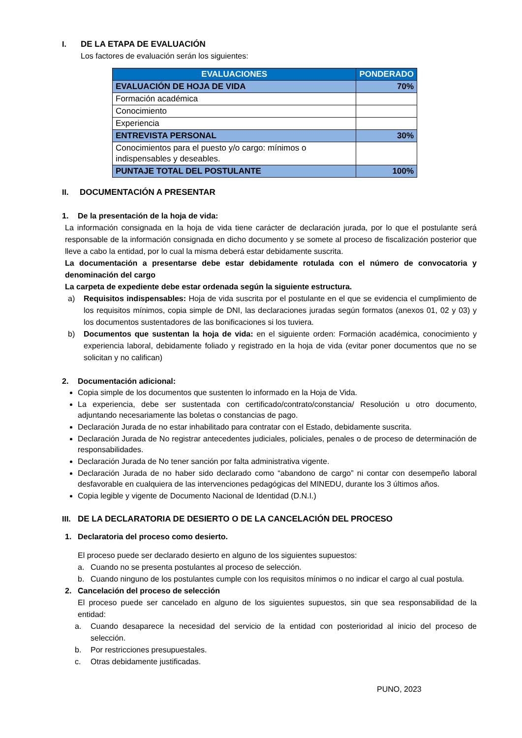I. DE LA ETAPA DE EVALUACIÓN
Los factores de evaluación serán los siguientes:
| EVALUACIONES | PONDERADO |
| --- | --- |
| EVALUACIÓN DE HOJA DE VIDA | 70% |
| Formación académica | |
| Conocimiento | |
| Experiencia | |
| ENTREVISTA PERSONAL | 30% |
| Conocimientos para el puesto y/o cargo: mínimos o indispensables y deseables. | |
| PUNTAJE TOTAL DEL POSTULANTE | 100% |
II. DOCUMENTACIÓN A PRESENTAR
1. De la presentación de la hoja de vida:
La información consignada en la hoja de vida tiene carácter de declaración jurada, por lo que el postulante será responsable de la información consignada en dicho documento y se somete al proceso de fiscalización posterior que lleve a cabo la entidad, por lo cual la misma deberá estar debidamente suscrita.
La documentación a presentarse debe estar debidamente rotulada con el número de convocatoria y denominación del cargo
La carpeta de expediente debe estar ordenada según la siguiente estructura.
a) Requisitos indispensables: Hoja de vida suscrita por el postulante en el que se evidencia el cumplimiento de los requisitos mínimos, copia simple de DNI, las declaraciones juradas según formatos (anexos 01, 02 y 03) y los documentos sustentadores de las bonificaciones si los tuviera.
b) Documentos que sustentan la hoja de vida: en el siguiente orden: Formación académica, conocimiento y experiencia laboral, debidamente foliado y registrado en la hoja de vida (evitar poner documentos que no se solicitan y no califican)
2. Documentación adicional:
Copia simple de los documentos que sustenten lo informado en la Hoja de Vida.
La experiencia, debe ser sustentada con certificado/contrato/constancia/ Resolución u otro documento, adjuntando necesariamente las boletas o constancias de pago.
Declaración Jurada de no estar inhabilitado para contratar con el Estado, debidamente suscrita.
Declaración Jurada de No registrar antecedentes judiciales, policiales, penales o de proceso de determinación de responsabilidades.
Declaración Jurada de No tener sanción por falta administrativa vigente.
Declaración Jurada de no haber sido declarado como “abandono de cargo” ni contar con desempeño laboral desfavorable en cualquiera de las intervenciones pedagógicas del MINEDU, durante los 3 últimos años.
Copia legible y vigente de Documento Nacional de Identidad (D.N.I.)
III. DE LA DECLARATORIA DE DESIERTO O DE LA CANCELACIÓN DEL PROCESO
1. Declaratoria del proceso como desierto.
El proceso puede ser declarado desierto en alguno de los siguientes supuestos:
a. Cuando no se presenta postulantes al proceso de selección.
b. Cuando ninguno de los postulantes cumple con los requisitos mínimos o no indicar el cargo al cual postula.
2. Cancelación del proceso de selección
El proceso puede ser cancelado en alguno de los siguientes supuestos, sin que sea responsabilidad de la entidad:
a. Cuando desaparece la necesidad del servicio de la entidad con posterioridad al inicio del proceso de selección.
b. Por restricciones presupuestales.
c. Otras debidamente justificadas.
PUNO, 2023